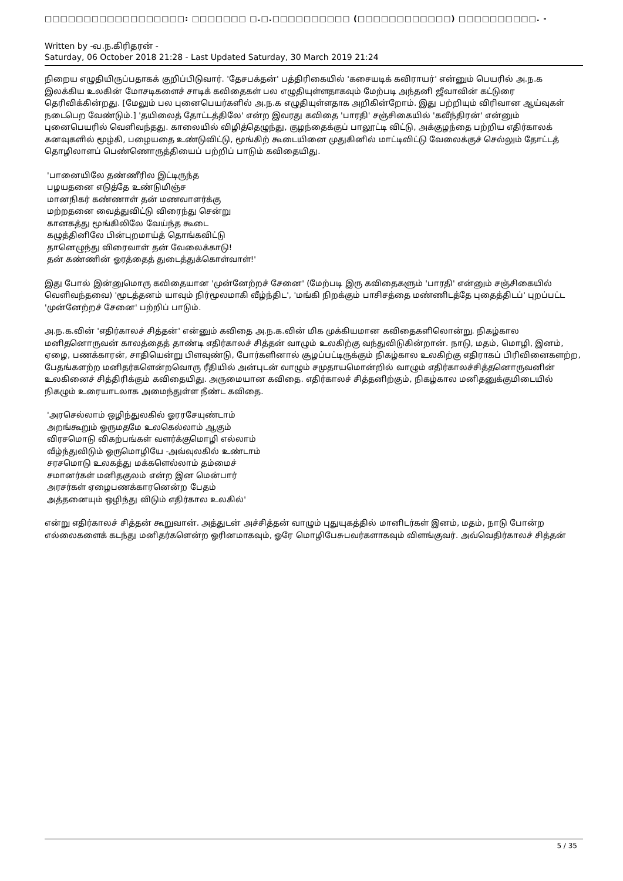□□□□□□□□□□□□□□□□□□: □□□□□□□ □.□.□□□□□□□□□□ (□□□□□□□□□□□□) □□□□□□□□□□. -
Written by -வ.ந.கிரிதரன் -
Saturday, 06 October 2018 21:28 - Last Updated Saturday, 30 March 2019 21:24
நிறைய எழுதியிருப்பதாகக் குறிப்பிடுவார். 'தேசபக்தன்' பத்திரிகையில் 'கசையடிக் கவிராயர்' என்னும் பெயரில் அ.ந.க இலக்கிய உலகின் மோசடிகளைச் சாடிக் கவிதைகள் பல எழுதியுள்ளதாகவும் மேற்படி அந்தனி ஜீவாவின் கட்டுரை தெரிவிக்கின்றது. [மேலும் பல புனைபெயர்களில் அ.ந.க எழுதியுள்ளதாக அறிகின்றோம். இது பற்றியும் விரிவான ஆய்வுகள் நடைபெற வேண்டும்.] 'தயிலைத் தோட்டத்திலே' என்ற இவரது கவிதை 'பாரதி' சஞ்சிகையில் 'கவீந்திரன்' என்னும் புனைபெயரில் வெளிவந்தது. காலையில் விழித்தெழுந்து, குழந்தைக்குப் பாலூட்டி விட்டு, அக்குழந்தை பற்றிய எதிர்காலக் கனவுகளில் மூழ்கி, பழையதை உண்டுவிட்டு, மூங்கிற் கூடையினை முதுகினில் மாட்டிவிட்டு வேலைக்குச் செல்லும் தோட்டத் தொழிலாளப் பெண்ணொருத்தியைப் பற்றிப் பாடும் கவிதையிது.
'பானையிலே தண்ணீரில இட்டிருந்த
பழயதனை எடுத்தே உண்டுமிஞ்ச
மானநிகர் கண்ணாள் தன் மணவாளர்க்கு
மற்றதனை வைத்துவிட்டு விரைந்து சென்று
கானகத்து மூங்கிலிலே வேய்ந்த கூடை
கழுத்தினிலே பின்புறமாய்த் தொங்கவிட்டு
தானெழுந்து விரைவாள் தன் வேலைக்காடு!
தன் கண்ணின் ஓரத்தைத் துடைத்துக்கொள்வாள்!'
இது போல் இன்னுமொரு கவிதையான 'முன்னேற்றச் சேனை' (மேற்படி இரு கவிதைகளும் 'பாரதி' என்னும் சஞ்சிகையில் வெளிவந்தவை) 'மூடத்தனம் யாவும் நிர்மூலமாகி வீழ்ந்திட', 'மங்கி நிறக்கும் பாசிசத்தை மண்ணிடத்தே புதைத்திடப்' புறப்பட்ட 'முன்னேற்றச் சேனை' பற்றிப் பாடும்.
அ.ந.க.வின் 'எதிர்காலச் சித்தன்' என்னும் கவிதை அ.ந.க.வின் மிக முக்கியமான கவிதைகளிலொன்று. நிகழ்கால மனிதனொருவன் காலத்தைத் தாண்டி எதிர்காலச் சித்தன் வாழும் உலகிற்கு வந்துவிடுகின்றான். நாடு, மதம், மொழி, இனம், ஏழை, பணக்காரன், சாதியென்று பிளவுண்டு, போர்களினால் சூழப்பட்டிருக்கும் நிகழ்கால உலகிற்கு எதிராகப் பிரிவினைகளற்ற, பேதங்களற்ற மனிதர்களென்றவொரு ரீதியில் அன்புடன் வாழும் சமுதாயமொன்றில் வாழும் எதிர்காலச்சித்தனொருவனின் உலகினைச் சித்திரிக்கும் கவிதையிது. அருமையான கவிதை. எதிர்காலச் சித்தனிற்கும், நிகழ்கால மனிதனுக்குமிடையில் நிகழும் உரையாடலாக அமைந்துள்ள நீண்ட கவிதை.
'அரசெல்லாம் ஒழிந்துலகில் ஓரரசேயுண்டாம்
அறங்கூறும் ஓருமதமே உலகெல்லாம் ஆகும்
விரசமொடு விகற்பங்கள் வளர்க்குமொழி எல்லாம்
வீழ்ந்துவிடும் ஓருமொழியே -அவ்வுலகில் உண்டாம்
சரசமொடு உலகத்து மக்களெல்லாம் தம்மைச்
சமானர்கள் மனிதகுலம் என்ற இன மென்பார்
அரசர்கள் ஏழைபணக்காரனென்ற பேதம்
அத்தனையும் ஒழிந்து விடும் எதிர்கால உலகில்'
என்று எதிர்காலச் சித்தன் கூறுவான். அத்துடன் அச்சித்தன் வாழும் புதுயுகத்தில் மானிடர்கள் இனம், மதம், நாடு போன்ற எல்லைகளைக் கடந்து மனிதர்களென்ற ஓரினமாகவும், ஓரே மொழிபேசுபவர்களாகவும் விளங்குவர். அவ்வெதிர்காலச் சித்தன்
5 / 35